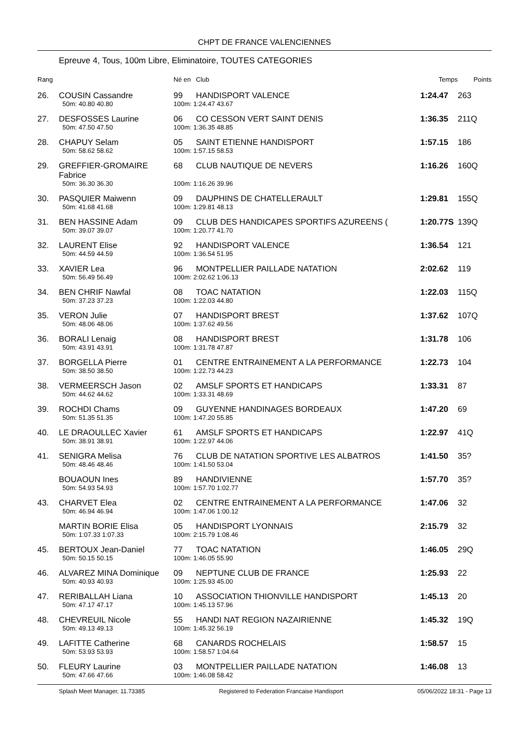CHPT DE FRANCE VALENCIENNES
Epreuve 4, Tous, 100m Libre, Eliminatoire, TOUTES CATEGORIES
| Rang | | Né en | Club | Temps | Points |
| --- | --- | --- | --- | --- | --- |
| 26. | COUSIN Cassandre | 99 | HANDISPORT VALENCE | 1:24.47 | 263 |
| | 50m: 40.80 40.80 | 100m: 1:24.47 43.67 | | | |
| 27. | DESFOSSES Laurine | 06 | CO CESSON VERT SAINT DENIS | 1:36.35 | 211Q |
| | 50m: 47.50 47.50 | 100m: 1:36.35 48.85 | | | |
| 28. | CHAPUY Selam | 05 | SAINT ETIENNE HANDISPORT | 1:57.15 | 186 |
| | 50m: 58.62 58.62 | 100m: 1:57.15 58.53 | | | |
| 29. | GREFFIER-GROMAIRE Fabrice | 68 | CLUB NAUTIQUE DE NEVERS | 1:16.26 | 160Q |
| | 50m: 36.30 36.30 | 100m: 1:16.26 39.96 | | | |
| 30. | PASQUIER Maiwenn | 09 | DAUPHINS DE CHATELLERAULT | 1:29.81 | 155Q |
| | 50m: 41.68 41.68 | 100m: 1:29.81 48.13 | | | |
| 31. | BEN HASSINE Adam | 09 | CLUB DES HANDICAPES SPORTIFS AZUREENS ( | 1:20.77S | 139Q |
| | 50m: 39.07 39.07 | 100m: 1:20.77 41.70 | | | |
| 32. | LAURENT Elise | 92 | HANDISPORT VALENCE | 1:36.54 | 121 |
| | 50m: 44.59 44.59 | 100m: 1:36.54 51.95 | | | |
| 33. | XAVIER Lea | 96 | MONTPELLIER PAILLADE NATATION | 2:02.62 | 119 |
| | 50m: 56.49 56.49 | 100m: 2:02.62 1:06.13 | | | |
| 34. | BEN CHRIF Nawfal | 08 | TOAC NATATION | 1:22.03 | 115Q |
| | 50m: 37.23 37.23 | 100m: 1:22.03 44.80 | | | |
| 35. | VERON Julie | 07 | HANDISPORT BREST | 1:37.62 | 107Q |
| | 50m: 48.06 48.06 | 100m: 1:37.62 49.56 | | | |
| 36. | BORALI Lenaig | 08 | HANDISPORT BREST | 1:31.78 | 106 |
| | 50m: 43.91 43.91 | 100m: 1:31.78 47.87 | | | |
| 37. | BORGELLA Pierre | 01 | CENTRE ENTRAINEMENT A LA PERFORMANCE | 1:22.73 | 104 |
| | 50m: 38.50 38.50 | 100m: 1:22.73 44.23 | | | |
| 38. | VERMEERSCH Jason | 02 | AMSLF SPORTS ET HANDICAPS | 1:33.31 | 87 |
| | 50m: 44.62 44.62 | 100m: 1:33.31 48.69 | | | |
| 39. | ROCHDI Chams | 09 | GUYENNE HANDINAGES BORDEAUX | 1:47.20 | 69 |
| | 50m: 51.35 51.35 | 100m: 1:47.20 55.85 | | | |
| 40. | LE DRAOULLEC Xavier | 61 | AMSLF SPORTS ET HANDICAPS | 1:22.97 | 41Q |
| | 50m: 38.91 38.91 | 100m: 1:22.97 44.06 | | | |
| 41. | SENIGRA Melisa | 76 | CLUB DE NATATION SPORTIVE LES ALBATROS | 1:41.50 | 35? |
| | 50m: 48.46 48.46 | 100m: 1:41.50 53.04 | | | |
| | BOUAOUN Ines | 89 | HANDIVIENNE | 1:57.70 | 35? |
| | 50m: 54.93 54.93 | 100m: 1:57.70 1:02.77 | | | |
| 43. | CHARVET Elea | 02 | CENTRE ENTRAINEMENT A LA PERFORMANCE | 1:47.06 | 32 |
| | 50m: 46.94 46.94 | 100m: 1:47.06 1:00.12 | | | |
| | MARTIN BORIE Elisa | 05 | HANDISPORT LYONNAIS | 2:15.79 | 32 |
| | 50m: 1:07.33 1:07.33 | 100m: 2:15.79 1:08.46 | | | |
| 45. | BERTOUX Jean-Daniel | 77 | TOAC NATATION | 1:46.05 | 29Q |
| | 50m: 50.15 50.15 | 100m: 1:46.05 55.90 | | | |
| 46. | ALVAREZ MINA Dominique | 09 | NEPTUNE CLUB DE FRANCE | 1:25.93 | 22 |
| | 50m: 40.93 40.93 | 100m: 1:25.93 45.00 | | | |
| 47. | RERIBALLAH Liana | 10 | ASSOCIATION THIONVILLE HANDISPORT | 1:45.13 | 20 |
| | 50m: 47.17 47.17 | 100m: 1:45.13 57.96 | | | |
| 48. | CHEVREUIL Nicole | 55 | HANDI NAT REGION NAZAIRIENNE | 1:45.32 | 19Q |
| | 50m: 49.13 49.13 | 100m: 1:45.32 56.19 | | | |
| 49. | LAFITTE Catherine | 68 | CANARDS ROCHELAIS | 1:58.57 | 15 |
| | 50m: 53.93 53.93 | 100m: 1:58.57 1:04.64 | | | |
| 50. | FLEURY Laurine | 03 | MONTPELLIER PAILLADE NATATION | 1:46.08 | 13 |
| | 50m: 47.66 47.66 | 100m: 1:46.08 58.42 | | | |
Splash Meet Manager, 11.73385 Registered to Federation Francaise Handisport 05/06/2022 18:31 - Page 13